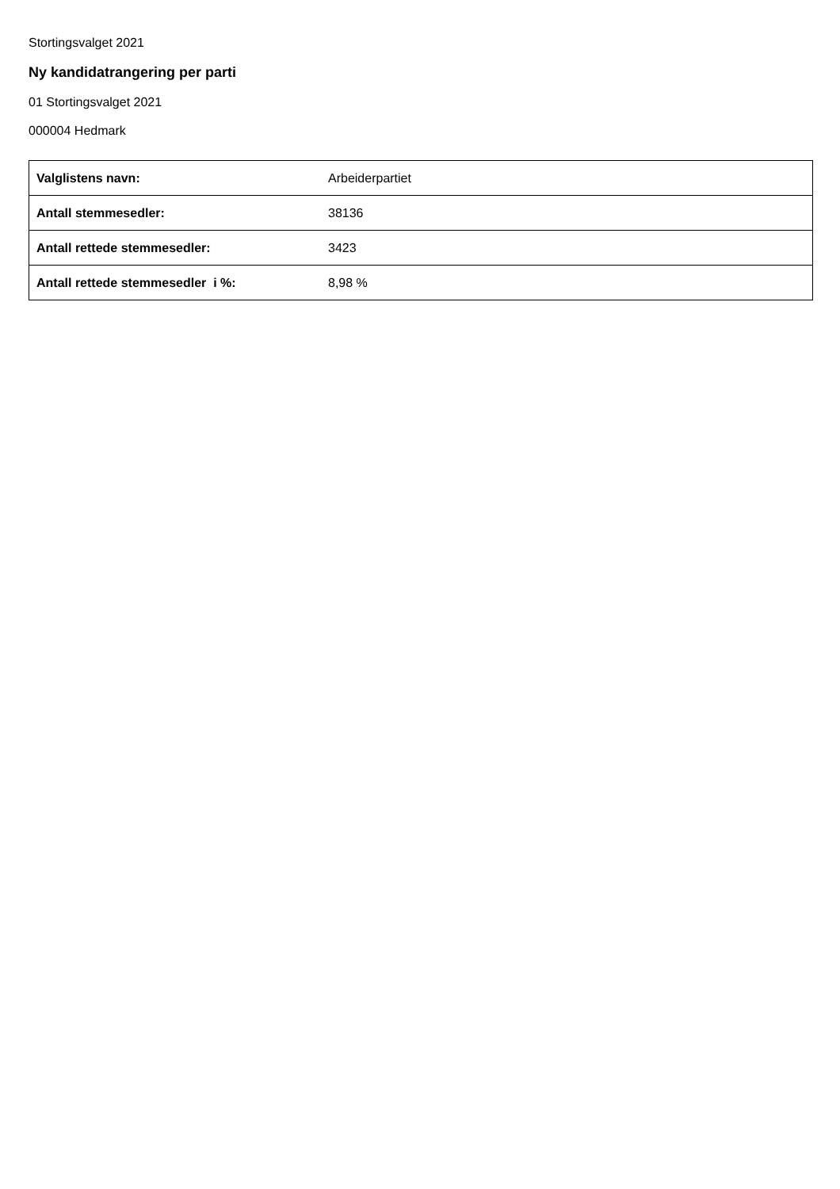Stortingsvalget 2021
Ny kandidatrangering per parti
01 Stortingsvalget 2021
000004 Hedmark
| Valglistens navn: | Arbeiderpartiet |
| Antall stemmesedler: | 38136 |
| Antall rettede stemmesedler: | 3423 |
| Antall rettede stemmesedler i %: | 8,98 % |